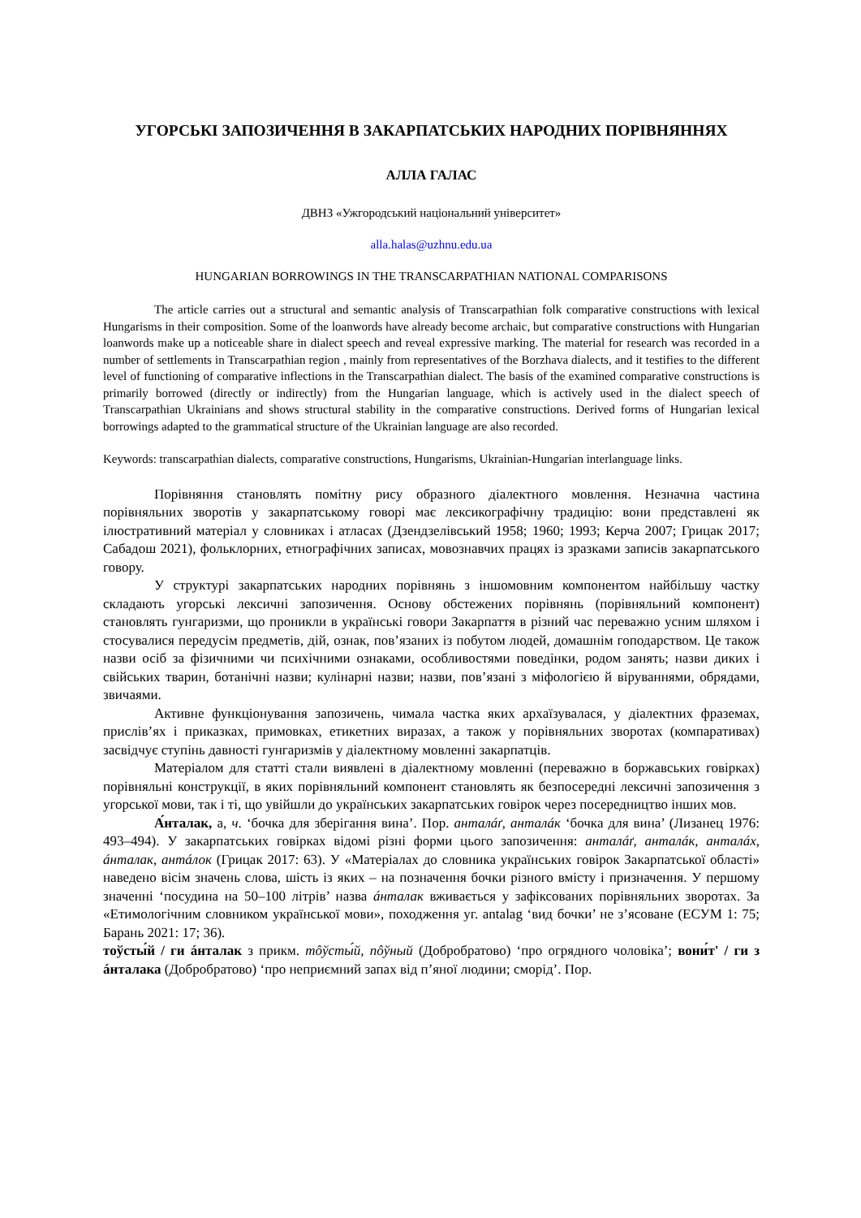УГОРСЬКІ ЗАПОЗИЧЕННЯ В ЗАКАРПАТСЬКИХ НАРОДНИХ ПОРІВНЯННЯХ
АЛЛА ГАЛАС
ДВНЗ «Ужгородський національний університет»
alla.halas@uzhnu.edu.ua
HUNGARIAN BORROWINGS IN THE TRANSCARPATHIAN NATIONAL COMPARISONS
The article carries out a structural and semantic analysis of Transcarpathian folk comparative constructions with lexical Hungarisms in their composition. Some of the loanwords have already become archaic, but comparative constructions with Hungarian loanwords make up a noticeable share in dialect speech and reveal expressive marking. The material for research was recorded in a number of settlements in Transcarpathian region , mainly from representatives of the Borzhava dialects, and it testifies to the different level of functioning of comparative inflections in the Transcarpathian dialect. The basis of the examined comparative constructions is primarily borrowed (directly or indirectly) from the Hungarian language, which is actively used in the dialect speech of Transcarpathian Ukrainians and shows structural stability in the comparative constructions. Derived forms of Hungarian lexical borrowings adapted to the grammatical structure of the Ukrainian language are also recorded.
Keywords: transcarpathian dialects, comparative constructions, Hungarisms, Ukrainian-Hungarian interlanguage links.
Порівняння становлять помітну рису образного діалектного мовлення. Незначна частина порівняльних зворотів у закарпатському говорі має лексикографічну традицію: вони представлені як ілюстративний матеріал у словниках і атласах (Дзендзелівський 1958; 1960; 1993; Керча 2007; Грицак 2017; Сабадош 2021), фольклорних, етнографічних записах, мовознавчих працях із зразками записів закарпатського говору.
У структурі закарпатських народних порівнянь з іншомовним компонентом найбільшу частку складають угорські лексичні запозичення. Основу обстежених порівнянь (порівняльний компонент) становлять гунгаризми, що проникли в українські говори Закарпаття в різний час переважно усним шляхом і стосувалися передусім предметів, дій, ознак, пов’язаних із побутом людей, домашнім гоподарством. Це також назви осіб за фізичними чи психічними ознаками, особливостями поведінки, родом занять; назви диких і свійських тварин, ботанічні назви; кулінарні назви; назви, пов’язані з міфологією й віруваннями, обрядами, звичаями.
Активне функціонування запозичень, чимала частка яких архаїзувалася, у діалектних фраземах, прислів’ях і приказках, примовках, етикетних виразах, а також у порівняльних зворотах (компаративах) засвідчує ступінь давності гунгаризмів у діалектному мовленні закарпатців.
Матеріалом для статті стали виявлені в діалектному мовленні (переважно в боржавських говірках) порівняльні конструкції, в яких порівняльний компонент становлять як безпосередні лексичні запозичення з угорської мови, так і ті, що увійшли до українських закарпатських говірок через посередництво інших мов.
А́нталак, а, ч. ‘бочка для зберігання вина’. Пор. анталáґ, анталáк ‘бочка для вина’ (Лизанец 1976: 493–494). У закарпатських говірках відомі різні форми цього запозичення: анталáґ, анталáк, анталáх, áнталак, антáлок (Грицак 2017: 63). У «Матеріалах до словника українських говірок Закарпатської області» наведено вісім значень слова, шість із яких – на позначення бочки різного вмісту і призначення. У першому значенні ‘посудина на 50–100 літрів’ назва áнталак вживається у зафіксованих порівняльних зворотах. За «Етимологічним словником української мови», походження уг. antalag ‘вид бочки’ не з’ясоване (ЕСУМ 1: 75; Барань 2021: 17; 36).
тоўсты́й / ги áнталак з прикм. тôўсты́й, пôўный (Добробратово) ‘про огрядного чоловіка’; вони́т' / ги з áнталака (Добробратово) ‘про неприємний запах від п’яної людини; сморід’. Пор.